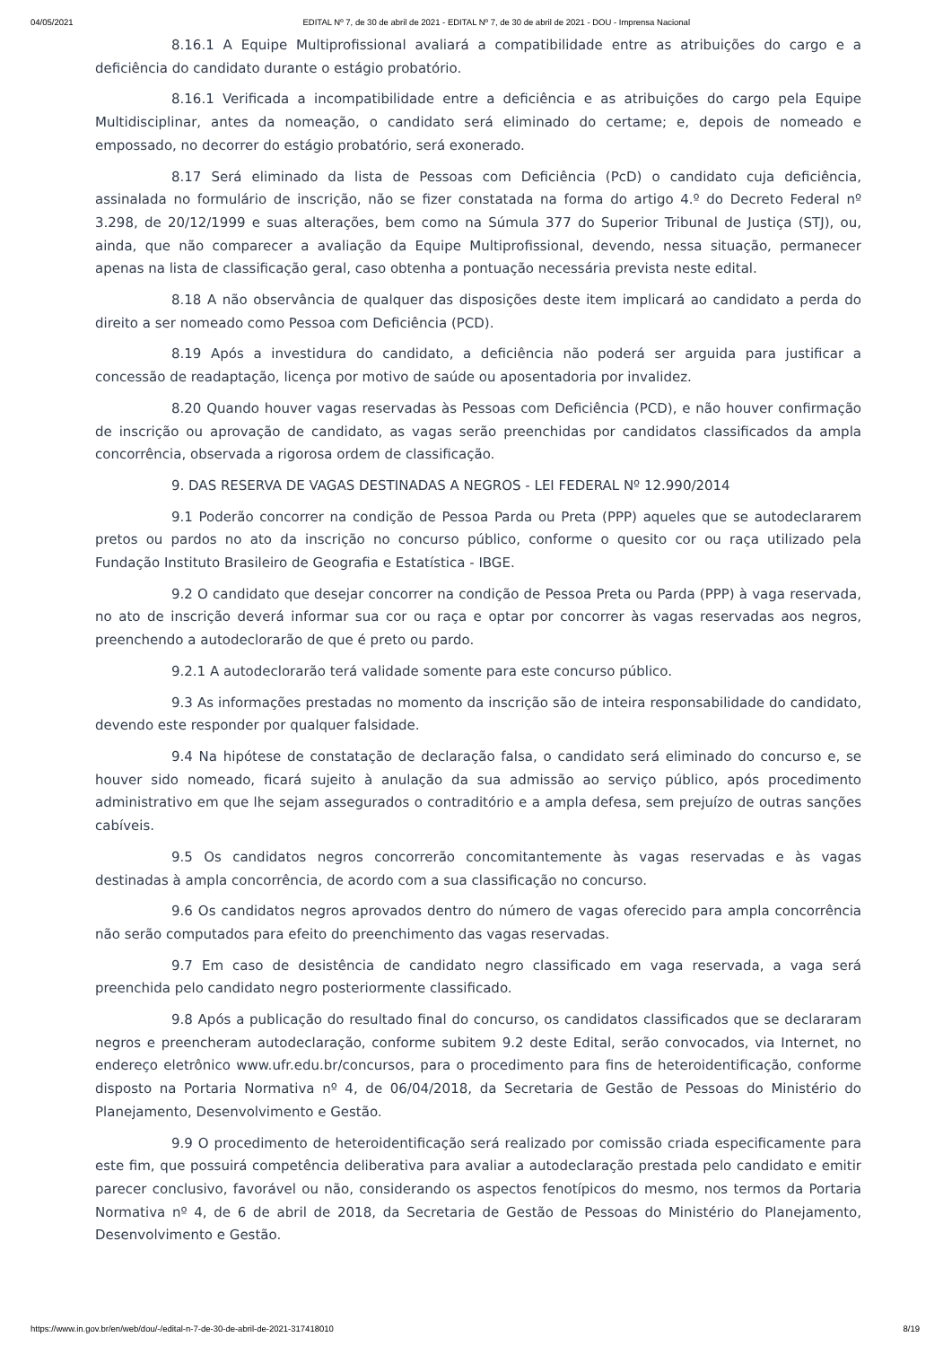04/05/2021 EDITAL Nº 7, de 30 de abril de 2021 - EDITAL Nº 7, de 30 de abril de 2021 - DOU - Imprensa Nacional
8.16.1 A Equipe Multiprofissional avaliará a compatibilidade entre as atribuições do cargo e a deficiência do candidato durante o estágio probatório.
8.16.1 Verificada a incompatibilidade entre a deficiência e as atribuições do cargo pela Equipe Multidisciplinar, antes da nomeação, o candidato será eliminado do certame; e, depois de nomeado e empossado, no decorrer do estágio probatório, será exonerado.
8.17 Será eliminado da lista de Pessoas com Deficiência (PcD) o candidato cuja deficiência, assinalada no formulário de inscrição, não se fizer constatada na forma do artigo 4.º do Decreto Federal nº 3.298, de 20/12/1999 e suas alterações, bem como na Súmula 377 do Superior Tribunal de Justiça (STJ), ou, ainda, que não comparecer a avaliação da Equipe Multiprofissional, devendo, nessa situação, permanecer apenas na lista de classificação geral, caso obtenha a pontuação necessária prevista neste edital.
8.18 A não observância de qualquer das disposições deste item implicará ao candidato a perda do direito a ser nomeado como Pessoa com Deficiência (PCD).
8.19 Após a investidura do candidato, a deficiência não poderá ser arguida para justificar a concessão de readaptação, licença por motivo de saúde ou aposentadoria por invalidez.
8.20 Quando houver vagas reservadas às Pessoas com Deficiência (PCD), e não houver confirmação de inscrição ou aprovação de candidato, as vagas serão preenchidas por candidatos classificados da ampla concorrência, observada a rigorosa ordem de classificação.
9. DAS RESERVA DE VAGAS DESTINADAS A NEGROS - LEI FEDERAL Nº 12.990/2014
9.1 Poderão concorrer na condição de Pessoa Parda ou Preta (PPP) aqueles que se autodeclararem pretos ou pardos no ato da inscrição no concurso público, conforme o quesito cor ou raça utilizado pela Fundação Instituto Brasileiro de Geografia e Estatística - IBGE.
9.2 O candidato que desejar concorrer na condição de Pessoa Preta ou Parda (PPP) à vaga reservada, no ato de inscrição deverá informar sua cor ou raça e optar por concorrer às vagas reservadas aos negros, preenchendo a autodeclorarão de que é preto ou pardo.
9.2.1 A autodeclorarão terá validade somente para este concurso público.
9.3 As informações prestadas no momento da inscrição são de inteira responsabilidade do candidato, devendo este responder por qualquer falsidade.
9.4 Na hipótese de constatação de declaração falsa, o candidato será eliminado do concurso e, se houver sido nomeado, ficará sujeito à anulação da sua admissão ao serviço público, após procedimento administrativo em que lhe sejam assegurados o contraditório e a ampla defesa, sem prejuízo de outras sanções cabíveis.
9.5 Os candidatos negros concorrerão concomitantemente às vagas reservadas e às vagas destinadas à ampla concorrência, de acordo com a sua classificação no concurso.
9.6 Os candidatos negros aprovados dentro do número de vagas oferecido para ampla concorrência não serão computados para efeito do preenchimento das vagas reservadas.
9.7 Em caso de desistência de candidato negro classificado em vaga reservada, a vaga será preenchida pelo candidato negro posteriormente classificado.
9.8 Após a publicação do resultado final do concurso, os candidatos classificados que se declararam negros e preencheram autodeclaração, conforme subitem 9.2 deste Edital, serão convocados, via Internet, no endereço eletrônico www.ufr.edu.br/concursos, para o procedimento para fins de heteroidentificação, conforme disposto na Portaria Normativa nº 4, de 06/04/2018, da Secretaria de Gestão de Pessoas do Ministério do Planejamento, Desenvolvimento e Gestão.
9.9 O procedimento de heteroidentificação será realizado por comissão criada especificamente para este fim, que possuirá competência deliberativa para avaliar a autodeclaração prestada pelo candidato e emitir parecer conclusivo, favorável ou não, considerando os aspectos fenotípicos do mesmo, nos termos da Portaria Normativa nº 4, de 6 de abril de 2018, da Secretaria de Gestão de Pessoas do Ministério do Planejamento, Desenvolvimento e Gestão.
https://www.in.gov.br/en/web/dou/-/edital-n-7-de-30-de-abril-de-2021-317418010 8/19